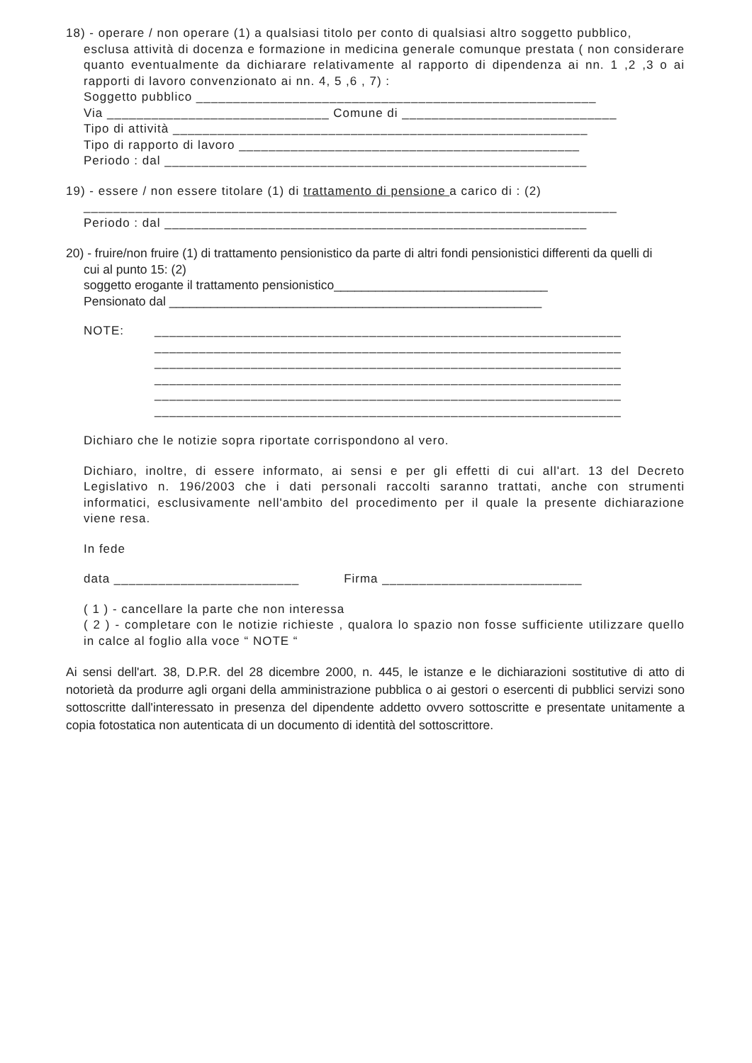18) - operare / non operare (1) a qualsiasi titolo per conto di qualsiasi altro soggetto pubblico,
esclusa attività di docenza e formazione in medicina generale comunque prestata ( non considerare quanto eventualmente da dichiarare relativamente al rapporto di dipendenza ai nn. 1 ,2 ,3 o ai rapporti di lavoro convenzionato ai nn. 4, 5 ,6 , 7) :
Soggetto pubblico ______________________________________________________
Via ______________________________ Comune di _____________________________
Tipo di attività ________________________________________________________
Tipo di rapporto di lavoro ______________________________________________
Periodo : dal _________________________________________________________
19) - essere / non essere titolare (1) di trattamento di pensione a carico di : (2)
________________________________________________________________________
Periodo : dal _________________________________________________________
20) - fruire/non fruire (1) di trattamento pensionistico da parte di altri fondi pensionistici differenti da quelli di
cui al punto 15: (2)
soggetto erogante il trattamento pensionistico_______________________________
Pensionato dal ______________________________________________________
NOTE: _______________________________________________________________
_______________________________________________________________
_______________________________________________________________
_______________________________________________________________
_______________________________________________________________
_______________________________________________________________
Dichiaro che le notizie sopra riportate corrispondono al vero.
Dichiaro, inoltre, di essere informato, ai sensi e per gli effetti di cui all'art. 13 del Decreto Legislativo n. 196/2003 che i dati personali raccolti saranno trattati, anche con strumenti informatici, esclusivamente nell'ambito del procedimento per il quale la presente dichiarazione viene resa.
In fede
data _________________________ Firma ___________________________
( 1 ) - cancellare la parte che non interessa
( 2 ) - completare con le notizie richieste , qualora lo spazio non fosse sufficiente utilizzare quello in calce al foglio alla voce “ NOTE “
Ai sensi dell'art. 38, D.P.R. del 28 dicembre 2000, n. 445, le istanze e le dichiarazioni sostitutive di atto di notorietà da produrre agli organi della amministrazione pubblica o ai gestori o esercenti di pubblici servizi sono sottoscritte dall'interessato in presenza del dipendente addetto ovvero sottoscritte e presentate unitamente a copia fotostatica non autenticata di un documento di identità del sottoscrittore.